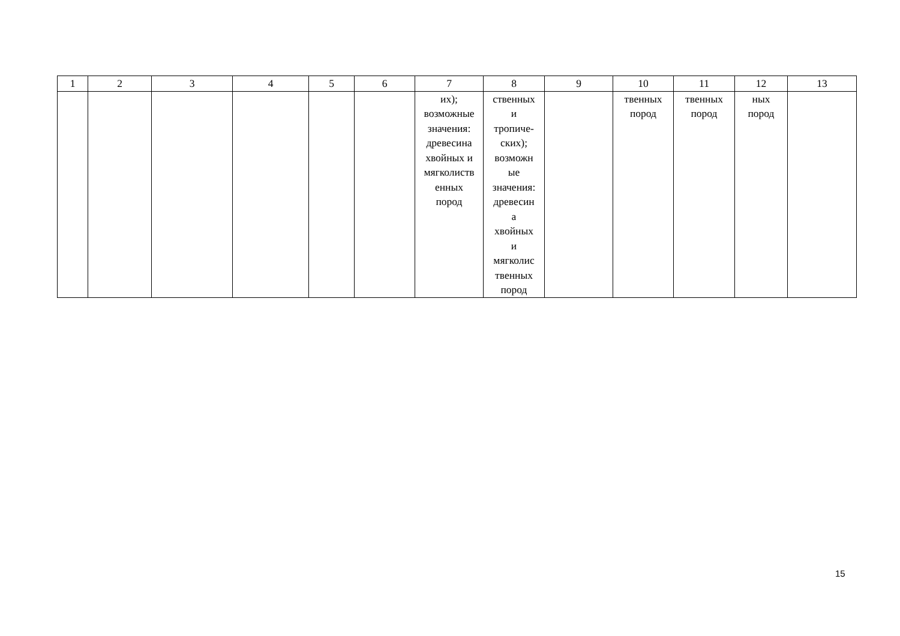| 1 | 2 | 3 | 4 | 5 | 6 | 7 | 8 | 9 | 10 | 11 | 12 | 13 |
| --- | --- | --- | --- | --- | --- | --- | --- | --- | --- | --- | --- | --- |
| | | | | | | их); возможные значения: древесина хвойных и мягколиств енных пород | ственных и тропиче- ских); возможн ые значения: древесин а хвойных и мягколис твенных пород | | твенных пород | твенных пород | ных пород | |
15